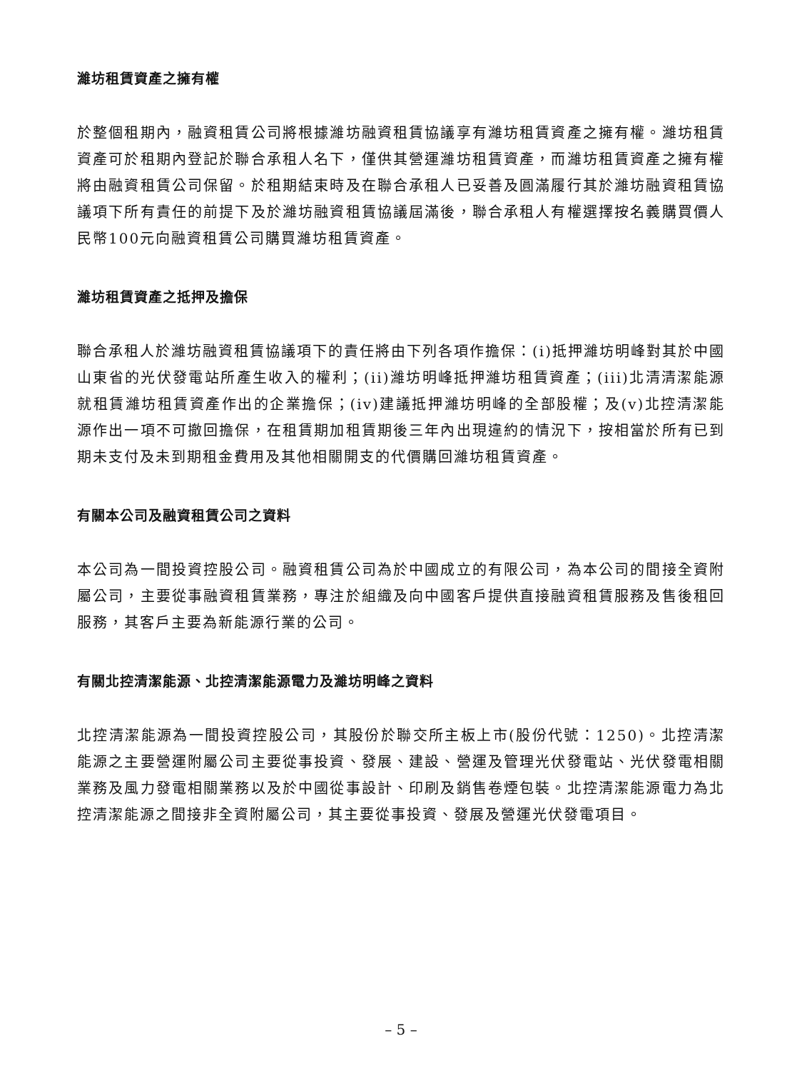濰坊租賃資產之擁有權
於整個租期內，融資租賃公司將根據濰坊融資租賃協議享有濰坊租賃資產之擁有權。濰坊租賃資產可於租期內登記於聯合承租人名下，僅供其營運濰坊租賃資產，而濰坊租賃資產之擁有權將由融資租賃公司保留。於租期結束時及在聯合承租人已妥善及圓滿履行其於濰坊融資租賃協議項下所有責任的前提下及於濰坊融資租賃協議屆滿後，聯合承租人有權選擇按名義購買價人民幣100元向融資租賃公司購買濰坊租賃資產。
濰坊租賃資產之抵押及擔保
聯合承租人於濰坊融資租賃協議項下的責任將由下列各項作擔保：(i)抵押濰坊明峰對其於中國山東省的光伏發電站所產生收入的權利；(ii)濰坊明峰抵押濰坊租賃資產；(iii)北清清潔能源就租賃濰坊租賃資產作出的企業擔保；(iv)建議抵押濰坊明峰的全部股權；及(v)北控清潔能源作出一項不可撤回擔保，在租賃期加租賃期後三年內出現違約的情況下，按相當於所有已到期未支付及未到期租金費用及其他相關開支的代價購回濰坊租賃資產。
有關本公司及融資租賃公司之資料
本公司為一間投資控股公司。融資租賃公司為於中國成立的有限公司，為本公司的間接全資附屬公司，主要從事融資租賃業務，專注於組織及向中國客戶提供直接融資租賃服務及售後租回服務，其客戶主要為新能源行業的公司。
有關北控清潔能源、北控清潔能源電力及濰坊明峰之資料
北控清潔能源為一間投資控股公司，其股份於聯交所主板上市(股份代號：1250)。北控清潔能源之主要營運附屬公司主要從事投資、發展、建設、營運及管理光伏發電站、光伏發電相關業務及風力發電相關業務以及於中國從事設計、印刷及銷售卷煙包裝。北控清潔能源電力為北控清潔能源之間接非全資附屬公司，其主要從事投資、發展及營運光伏發電項目。
– 5 –